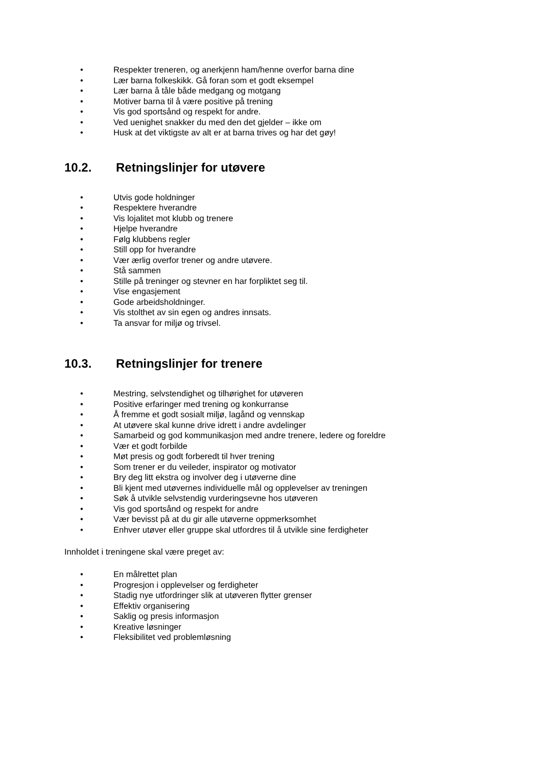• Respekter treneren, og anerkjenn ham/henne overfor barna dine
• Lær barna folkeskikk. Gå foran som et godt eksempel
• Lær barna å tåle både medgang og motgang
• Motiver barna til å være positive på trening
• Vis god sportsånd og respekt for andre.
• Ved uenighet snakker du med den det gjelder – ikke om
• Husk at det viktigste av alt er at barna trives og har det gøy!
10.2. Retningslinjer for utøvere
• Utvis gode holdninger
• Respektere hverandre
• Vis lojalitet mot klubb og trenere
• Hjelpe hverandre
• Følg klubbens regler
• Still opp for hverandre
• Vær ærlig overfor trener og andre utøvere.
• Stå sammen
• Stille på treninger og stevner en har forpliktet seg til.
• Vise engasjement
• Gode arbeidsholdninger.
• Vis stolthet av sin egen og andres innsats.
• Ta ansvar for miljø og trivsel.
10.3. Retningslinjer for trenere
• Mestring, selvstendighet og tilhørighet for utøveren
• Positive erfaringer med trening og konkurranse
• Å fremme et godt sosialt miljø, lagånd og vennskap
• At utøvere skal kunne drive idrett i andre avdelinger
• Samarbeid og god kommunikasjon med andre trenere, ledere og foreldre
• Vær et godt forbilde
• Møt presis og godt forberedt til hver trening
• Som trener er du veileder, inspirator og motivator
• Bry deg litt ekstra og involver deg i utøverne dine
• Bli kjent med utøvernes individuelle mål og opplevelser av treningen
• Søk å utvikle selvstendig vurderingsevne hos utøveren
• Vis god sportsånd og respekt for andre
• Vær bevisst på at du gir alle utøverne oppmerksomhet
• Enhver utøver eller gruppe skal utfordres til å utvikle sine ferdigheter
Innholdet i treningene skal være preget av:
• En målrettet plan
• Progresjon i opplevelser og ferdigheter
• Stadig nye utfordringer slik at utøveren flytter grenser
• Effektiv organisering
• Saklig og presis informasjon
• Kreative løsninger
• Fleksibilitet ved problemløsning